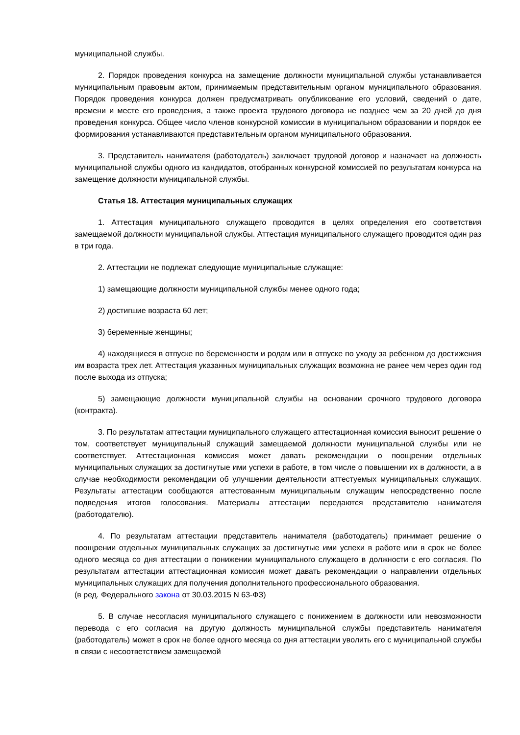муниципальной службы.
2. Порядок проведения конкурса на замещение должности муниципальной службы устанавливается муниципальным правовым актом, принимаемым представительным органом муниципального образования. Порядок проведения конкурса должен предусматривать опубликование его условий, сведений о дате, времени и месте его проведения, а также проекта трудового договора не позднее чем за 20 дней до дня проведения конкурса. Общее число членов конкурсной комиссии в муниципальном образовании и порядок ее формирования устанавливаются представительным органом муниципального образования.
3. Представитель нанимателя (работодатель) заключает трудовой договор и назначает на должность муниципальной службы одного из кандидатов, отобранных конкурсной комиссией по результатам конкурса на замещение должности муниципальной службы.
Статья 18. Аттестация муниципальных служащих
1. Аттестация муниципального служащего проводится в целях определения его соответствия замещаемой должности муниципальной службы. Аттестация муниципального служащего проводится один раз в три года.
2. Аттестации не подлежат следующие муниципальные служащие:
1) замещающие должности муниципальной службы менее одного года;
2) достигшие возраста 60 лет;
3) беременные женщины;
4) находящиеся в отпуске по беременности и родам или в отпуске по уходу за ребенком до достижения им возраста трех лет. Аттестация указанных муниципальных служащих возможна не ранее чем через один год после выхода из отпуска;
5) замещающие должности муниципальной службы на основании срочного трудового договора (контракта).
3. По результатам аттестации муниципального служащего аттестационная комиссия выносит решение о том, соответствует муниципальный служащий замещаемой должности муниципальной службы или не соответствует. Аттестационная комиссия может давать рекомендации о поощрении отдельных муниципальных служащих за достигнутые ими успехи в работе, в том числе о повышении их в должности, а в случае необходимости рекомендации об улучшении деятельности аттестуемых муниципальных служащих. Результаты аттестации сообщаются аттестованным муниципальным служащим непосредственно после подведения итогов голосования. Материалы аттестации передаются представителю нанимателя (работодателю).
4. По результатам аттестации представитель нанимателя (работодатель) принимает решение о поощрении отдельных муниципальных служащих за достигнутые ими успехи в работе или в срок не более одного месяца со дня аттестации о понижении муниципального служащего в должности с его согласия. По результатам аттестации аттестационная комиссия может давать рекомендации о направлении отдельных муниципальных служащих для получения дополнительного профессионального образования.
(в ред. Федерального закона от 30.03.2015 N 63-ФЗ)
5. В случае несогласия муниципального служащего с понижением в должности или невозможности перевода с его согласия на другую должность муниципальной службы представитель нанимателя (работодатель) может в срок не более одного месяца со дня аттестации уволить его с муниципальной службы в связи с несоответствием замещаемой